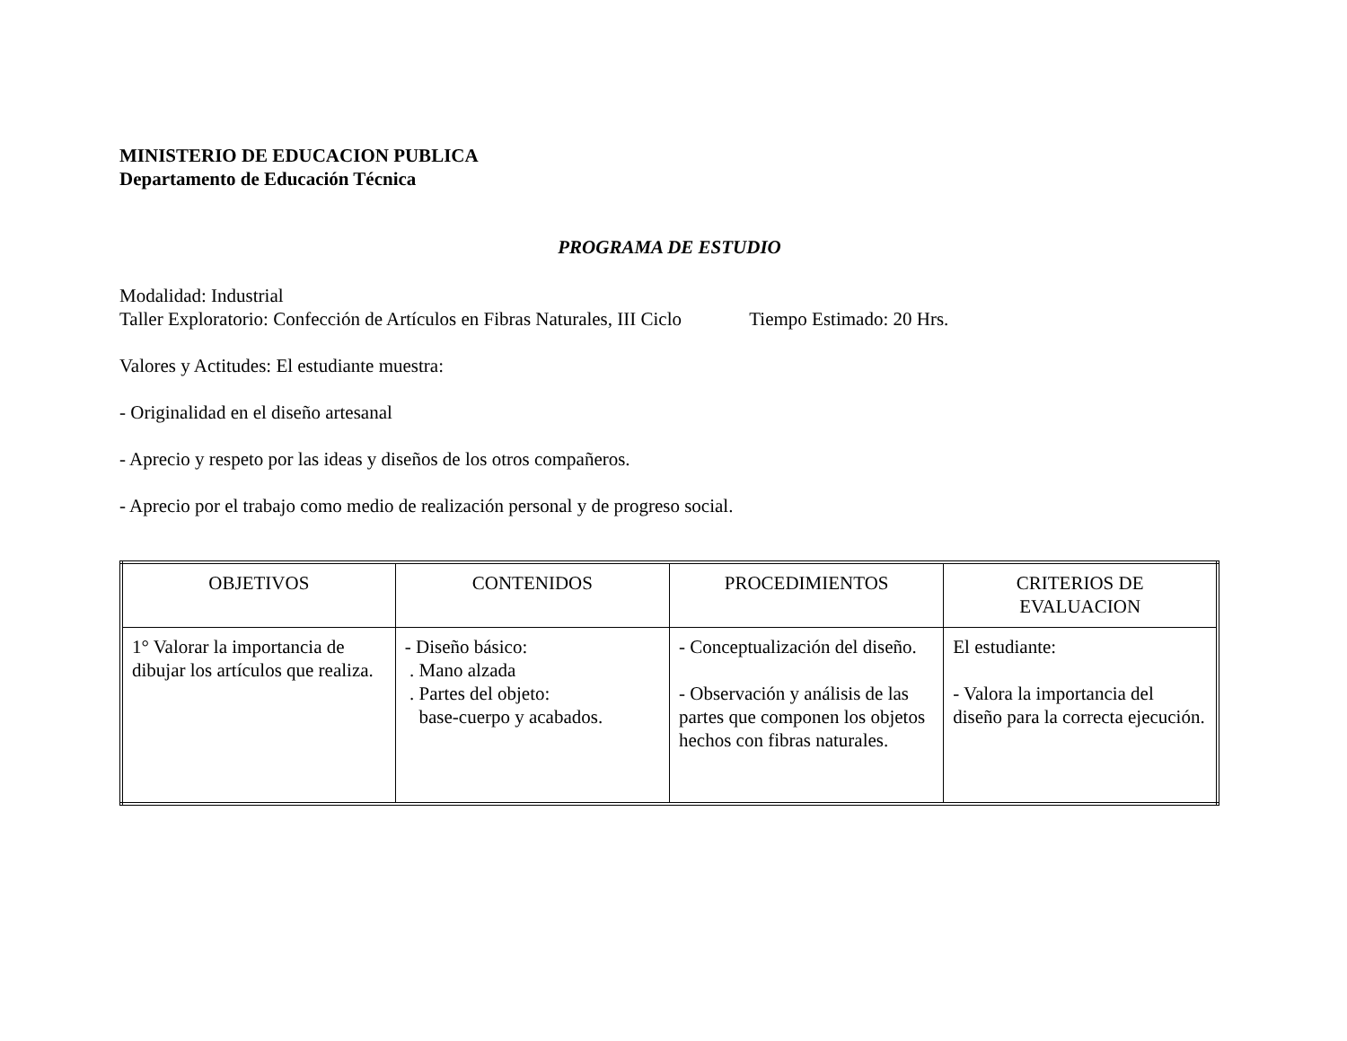MINISTERIO DE EDUCACION PUBLICA
Departamento de Educación Técnica
PROGRAMA DE ESTUDIO
Modalidad: Industrial
Taller Exploratorio: Confección de Artículos en Fibras Naturales, III Ciclo Tiempo Estimado: 20 Hrs.
Valores y Actitudes: El estudiante muestra:
- Originalidad en el diseño artesanal
- Aprecio y respeto por las ideas y diseños de los otros compañeros.
- Aprecio por el trabajo como medio de realización personal y de progreso social.
| OBJETIVOS | CONTENIDOS | PROCEDIMIENTOS | CRITERIOS DE EVALUACION |
| --- | --- | --- | --- |
| 1° Valorar la importancia de dibujar los artículos que realiza. | - Diseño básico: . Mano alzada . Partes del objeto: base-cuerpo y acabados. | - Conceptualización del diseño. - Observación y análisis de las partes que componen los objetos hechos con fibras naturales. | El estudiante: - Valora la importancia del diseño para la correcta ejecución. |